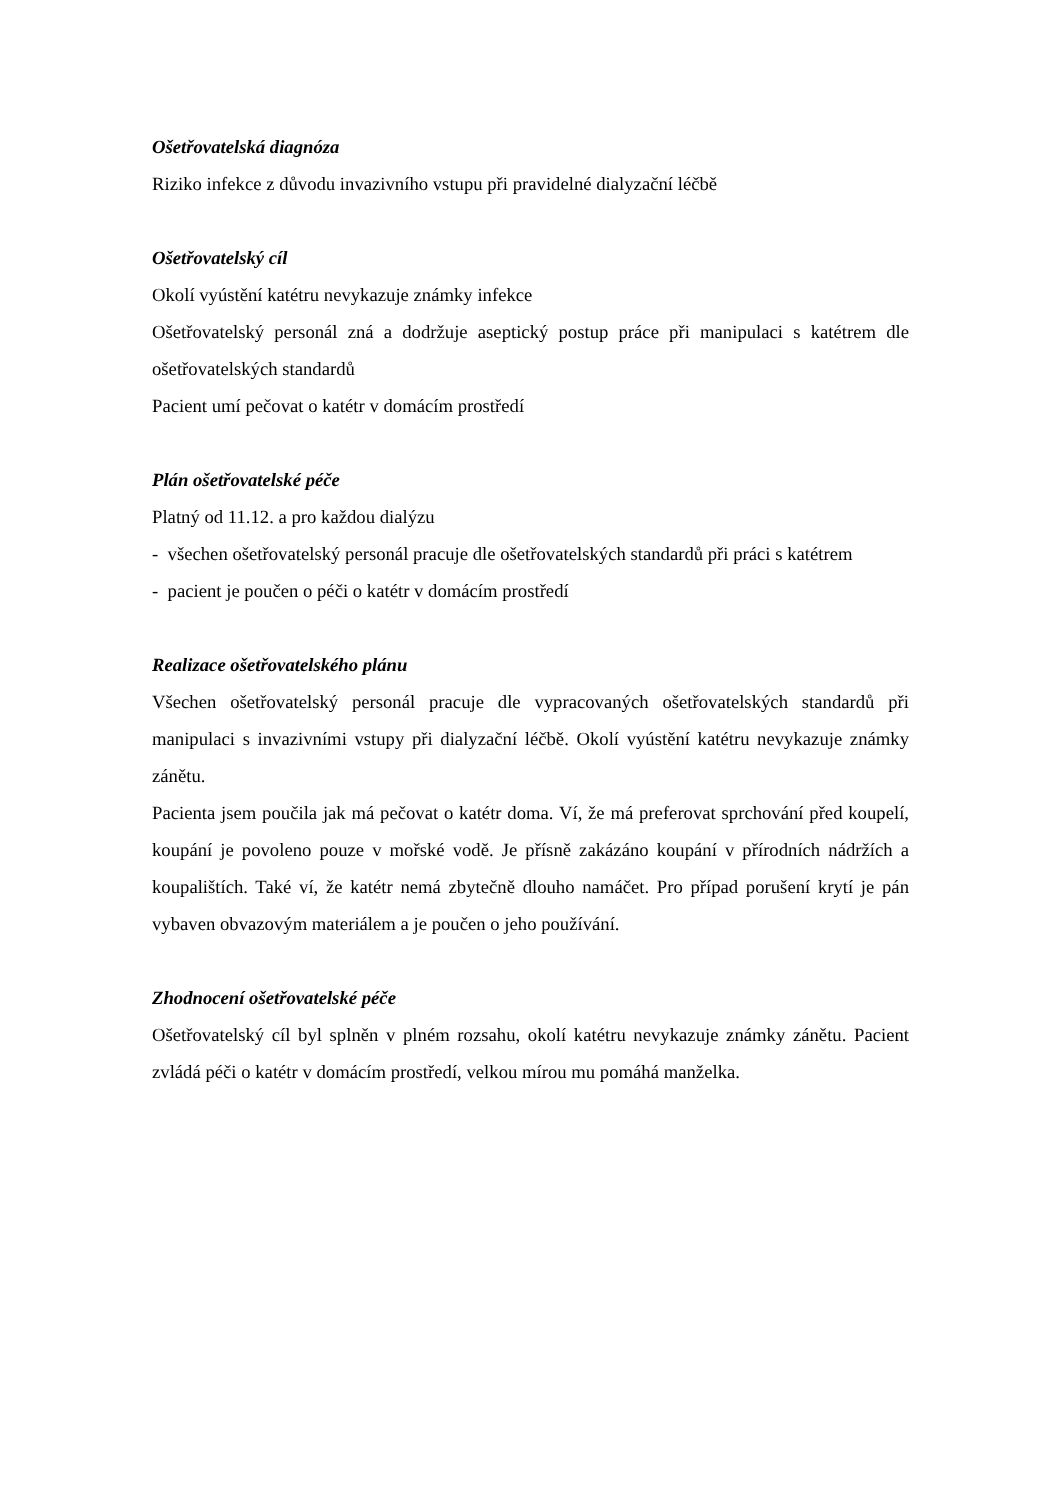Ošetřovatelská diagnóza
Riziko infekce z důvodu invazivního vstupu při pravidelné dialyzační léčbě
Ošetřovatelský cíl
Okolí vyústění katétru nevykazuje známky infekce
Ošetřovatelský personál zná a dodržuje aseptický postup práce při manipulaci s katétrem dle ošetřovatelských standardů
Pacient umí pečovat o katétr v domácím prostředí
Plán ošetřovatelské péče
Platný od 11.12. a pro každou dialýzu
- všechen ošetřovatelský personál pracuje dle ošetřovatelských standardů při práci s katétrem
- pacient je poučen o péči o katétr v domácím prostředí
Realizace ošetřovatelského plánu
Všechen ošetřovatelský personál pracuje dle vypracovaných ošetřovatelských standardů při manipulaci s invazivními vstupy při dialyzační léčbě. Okolí vyústění katétru nevykazuje známky zánětu.
Pacienta jsem poučila jak má pečovat o katétr doma. Ví, že má preferovat sprchování před koupelí, koupání je povoleno pouze v mořské vodě. Je přísně zakázáno koupání v přírodních nádržích a koupalištích. Také ví, že katétr nemá zbytečně dlouho namáčet. Pro případ porušení krytí je pán vybaven obvazovým materiálem a je poučen o jeho používání.
Zhodnocení ošetřovatelské péče
Ošetřovatelský cíl byl splněn v plném rozsahu, okolí katétru nevykazuje známky zánětu. Pacient zvládá péči o katétr v domácím prostředí, velkou mírou mu pomáhá manželka.